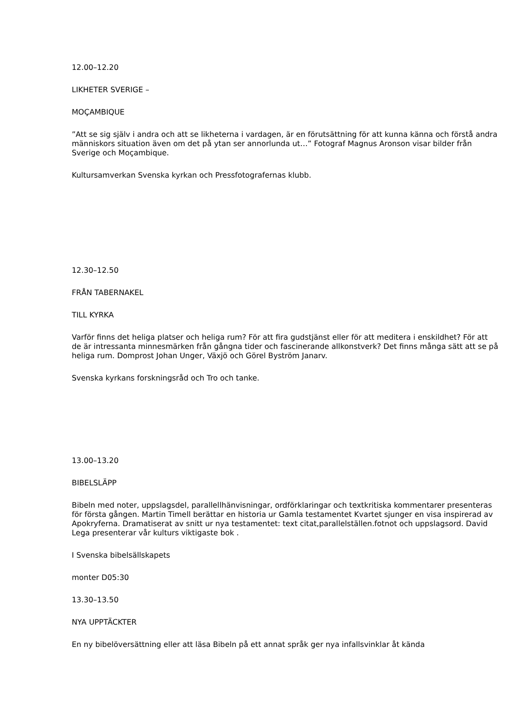12.00–12.20
LIKHETER SVERIGE –
MOÇAMBIQUE
”Att se sig själv i andra och att se likheterna i vardagen, är en förutsättning för att kunna känna och förstå andra människors situation även om det på ytan ser annorlunda ut…” Fotograf Magnus Aronson visar bilder från Sverige och Moçambique.
Kultursamverkan Svenska kyrkan och Pressfotografernas klubb.
12.30–12.50
FRÅN TABERNAKEL
TILL KYRKA
Varför finns det heliga platser och heliga rum? För att fira gudstjänst eller för att meditera i enskildhet? För att de är intressanta minnesmärken från gångna tider och fascinerande allkonstverk? Det finns många sätt att se på heliga rum. Domprost Johan Unger, Växjö och Görel Byström Janarv.
Svenska kyrkans forskningsråd och Tro och tanke.
13.00–13.20
BIBELSLÄPP
Bibeln med noter, uppslagsdel, parallellhänvisningar, ordförklaringar och textkritiska kommentarer presenteras för första gången. Martin Timell berättar en historia ur Gamla testamentet Kvartet sjunger en visa inspirerad av Apokryferna. Dramatiserat av snitt ur nya testamentet: text citat,parallelställen.fotnot och uppslagsord. David Lega presenterar vår kulturs viktigaste bok .
I Svenska bibelsällskapets
monter D05:30
13.30–13.50
NYA UPPTÄCKTER
En ny bibelöversättning eller att läsa Bibeln på ett annat språk ger nya infallsvinklar åt kända